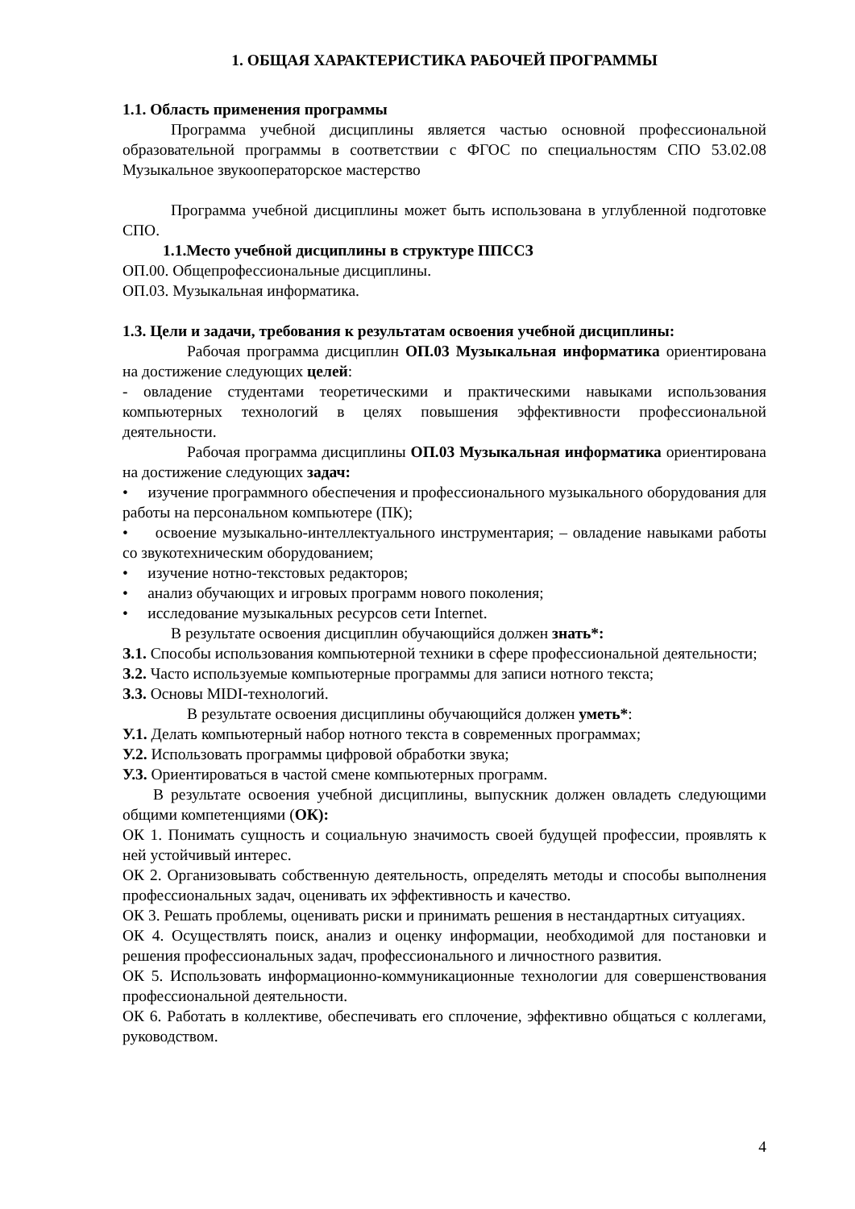1. ОБЩАЯ ХАРАКТЕРИСТИКА РАБОЧЕЙ ПРОГРАММЫ
1.1. Область применения программы
Программа учебной дисциплины является частью основной профессиональной образовательной программы в соответствии с ФГОС по специальностям СПО 53.02.08 Музыкальное звукооператорское мастерство
Программа учебной дисциплины может быть использована в углубленной подготовке СПО.
1.1.Место учебной дисциплины в структуре ППССЗ
ОП.00. Общепрофессиональные дисциплины.
ОП.03. Музыкальная информатика.
1.3. Цели и задачи, требования к результатам освоения учебной дисциплины:
Рабочая программа дисциплин ОП.03 Музыкальная информатика ориентирована на достижение следующих целей:
- овладение студентами теоретическими и практическими навыками использования компьютерных технологий в целях повышения эффективности профессиональной деятельности.
Рабочая программа дисциплины ОП.03 Музыкальная информатика ориентирована на достижение следующих задач:
• изучение программного обеспечения и профессионального музыкального оборудования для работы на персональном компьютере (ПК);
• освоение музыкально-интеллектуального инструментария; – овладение навыками работы со звукотехническим оборудованием;
• изучение нотно-текстовых редакторов;
• анализ обучающих и игровых программ нового поколения;
• исследование музыкальных ресурсов сети Internet.
В результате освоения дисциплин обучающийся должен знать*:
З.1. Способы использования компьютерной техники в сфере профессиональной деятельности;
З.2. Часто используемые компьютерные программы для записи нотного текста;
З.3. Основы MIDI-технологий.
В результате освоения дисциплины обучающийся должен уметь*:
У.1. Делать компьютерный набор нотного текста в современных программах;
У.2. Использовать программы цифровой обработки звука;
У.3. Ориентироваться в частой смене компьютерных программ.
В результате освоения учебной дисциплины, выпускник должен овладеть следующими общими компетенциями (ОК):
ОК 1. Понимать сущность и социальную значимость своей будущей профессии, проявлять к ней устойчивый интерес.
ОК 2. Организовывать собственную деятельность, определять методы и способы выполнения профессиональных задач, оценивать их эффективность и качество.
ОК 3. Решать проблемы, оценивать риски и принимать решения в нестандартных ситуациях.
ОК 4. Осуществлять поиск, анализ и оценку информации, необходимой для постановки и решения профессиональных задач, профессионального и личностного развития.
ОК 5. Использовать информационно-коммуникационные технологии для совершенствования профессиональной деятельности.
ОК 6. Работать в коллективе, обеспечивать его сплочение, эффективно общаться с коллегами, руководством.
4